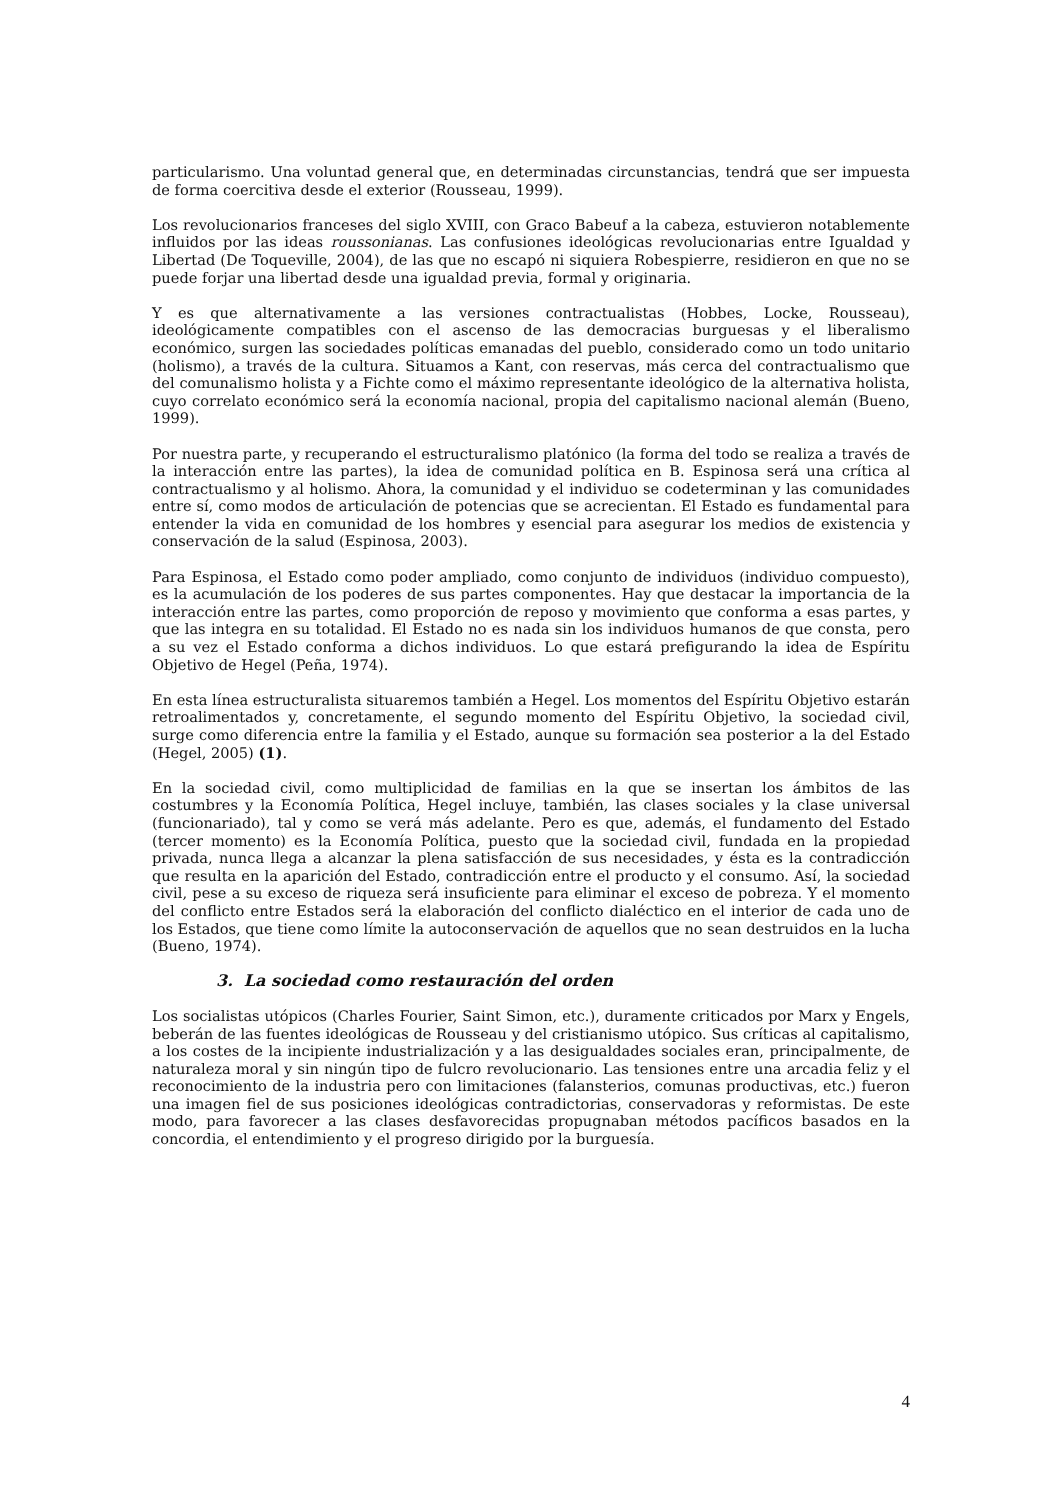particularismo. Una voluntad general que, en determinadas circunstancias, tendrá que ser impuesta de forma coercitiva desde el exterior (Rousseau, 1999).
Los revolucionarios franceses del siglo XVIII, con Graco Babeuf a la cabeza, estuvieron notablemente influidos por las ideas roussonianas. Las confusiones ideológicas revolucionarias entre Igualdad y Libertad (De Toqueville, 2004), de las que no escapó ni siquiera Robespierre, residieron en que no se puede forjar una libertad desde una igualdad previa, formal y originaria.
Y es que alternativamente a las versiones contractualistas (Hobbes, Locke, Rousseau), ideológicamente compatibles con el ascenso de las democracias burguesas y el liberalismo económico, surgen las sociedades políticas emanadas del pueblo, considerado como un todo unitario (holismo), a través de la cultura. Situamos a Kant, con reservas, más cerca del contractualismo que del comunalismo holista y a Fichte como el máximo representante ideológico de la alternativa holista, cuyo correlato económico será la economía nacional, propia del capitalismo nacional alemán (Bueno, 1999).
Por nuestra parte, y recuperando el estructuralismo platónico (la forma del todo se realiza a través de la interacción entre las partes), la idea de comunidad política en B. Espinosa será una crítica al contractualismo y al holismo. Ahora, la comunidad y el individuo se codeterminan y las comunidades entre sí, como modos de articulación de potencias que se acrecientan. El Estado es fundamental para entender la vida en comunidad de los hombres y esencial para asegurar los medios de existencia y conservación de la salud (Espinosa, 2003).
Para Espinosa, el Estado como poder ampliado, como conjunto de individuos (individuo compuesto), es la acumulación de los poderes de sus partes componentes. Hay que destacar la importancia de la interacción entre las partes, como proporción de reposo y movimiento que conforma a esas partes, y que las integra en su totalidad. El Estado no es nada sin los individuos humanos de que consta, pero a su vez el Estado conforma a dichos individuos. Lo que estará prefigurando la idea de Espíritu Objetivo de Hegel (Peña, 1974).
En esta línea estructuralista situaremos también a Hegel. Los momentos del Espíritu Objetivo estarán retroalimentados y, concretamente, el segundo momento del Espíritu Objetivo, la sociedad civil, surge como diferencia entre la familia y el Estado, aunque su formación sea posterior a la del Estado (Hegel, 2005) (1).
En la sociedad civil, como multiplicidad de familias en la que se insertan los ámbitos de las costumbres y la Economía Política, Hegel incluye, también, las clases sociales y la clase universal (funcionariado), tal y como se verá más adelante. Pero es que, además, el fundamento del Estado (tercer momento) es la Economía Política, puesto que la sociedad civil, fundada en la propiedad privada, nunca llega a alcanzar la plena satisfacción de sus necesidades, y ésta es la contradicción que resulta en la aparición del Estado, contradicción entre el producto y el consumo. Así, la sociedad civil, pese a su exceso de riqueza será insuficiente para eliminar el exceso de pobreza. Y el momento del conflicto entre Estados será la elaboración del conflicto dialéctico en el interior de cada uno de los Estados, que tiene como límite la autoconservación de aquellos que no sean destruidos en la lucha (Bueno, 1974).
3. La sociedad como restauración del orden
Los socialistas utópicos (Charles Fourier, Saint Simon, etc.), duramente criticados por Marx y Engels, beberán de las fuentes ideológicas de Rousseau y del cristianismo utópico. Sus críticas al capitalismo, a los costes de la incipiente industrialización y a las desigualdades sociales eran, principalmente, de naturaleza moral y sin ningún tipo de fulcro revolucionario. Las tensiones entre una arcadia feliz y el reconocimiento de la industria pero con limitaciones (falansterios, comunas productivas, etc.) fueron una imagen fiel de sus posiciones ideológicas contradictorias, conservadoras y reformistas. De este modo, para favorecer a las clases desfavorecidas propugnaban métodos pacíficos basados en la concordia, el entendimiento y el progreso dirigido por la burguesía.
4